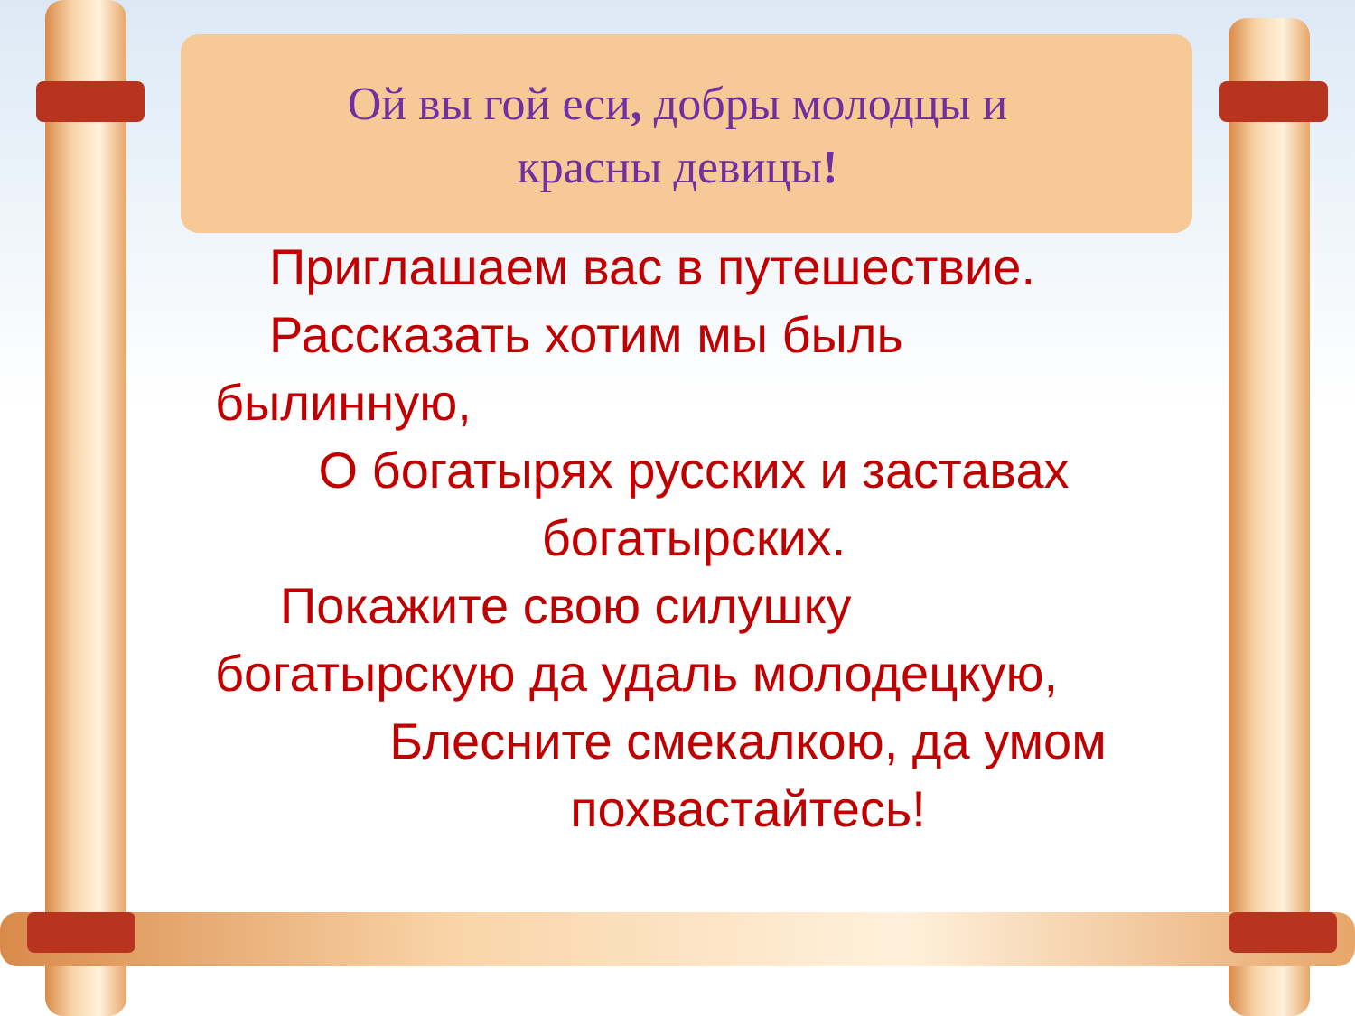Ой вы гой еси, добры молодцы и красны девицы!
Приглашаем вас в путешествие.
Рассказать хотим мы быль
былинную,
О богатырях русских и заставах богатырских.
Покажите свою силушку
богатырскую да удаль молодецкую,
Блесните смекалкою, да умом похвастайтесь!